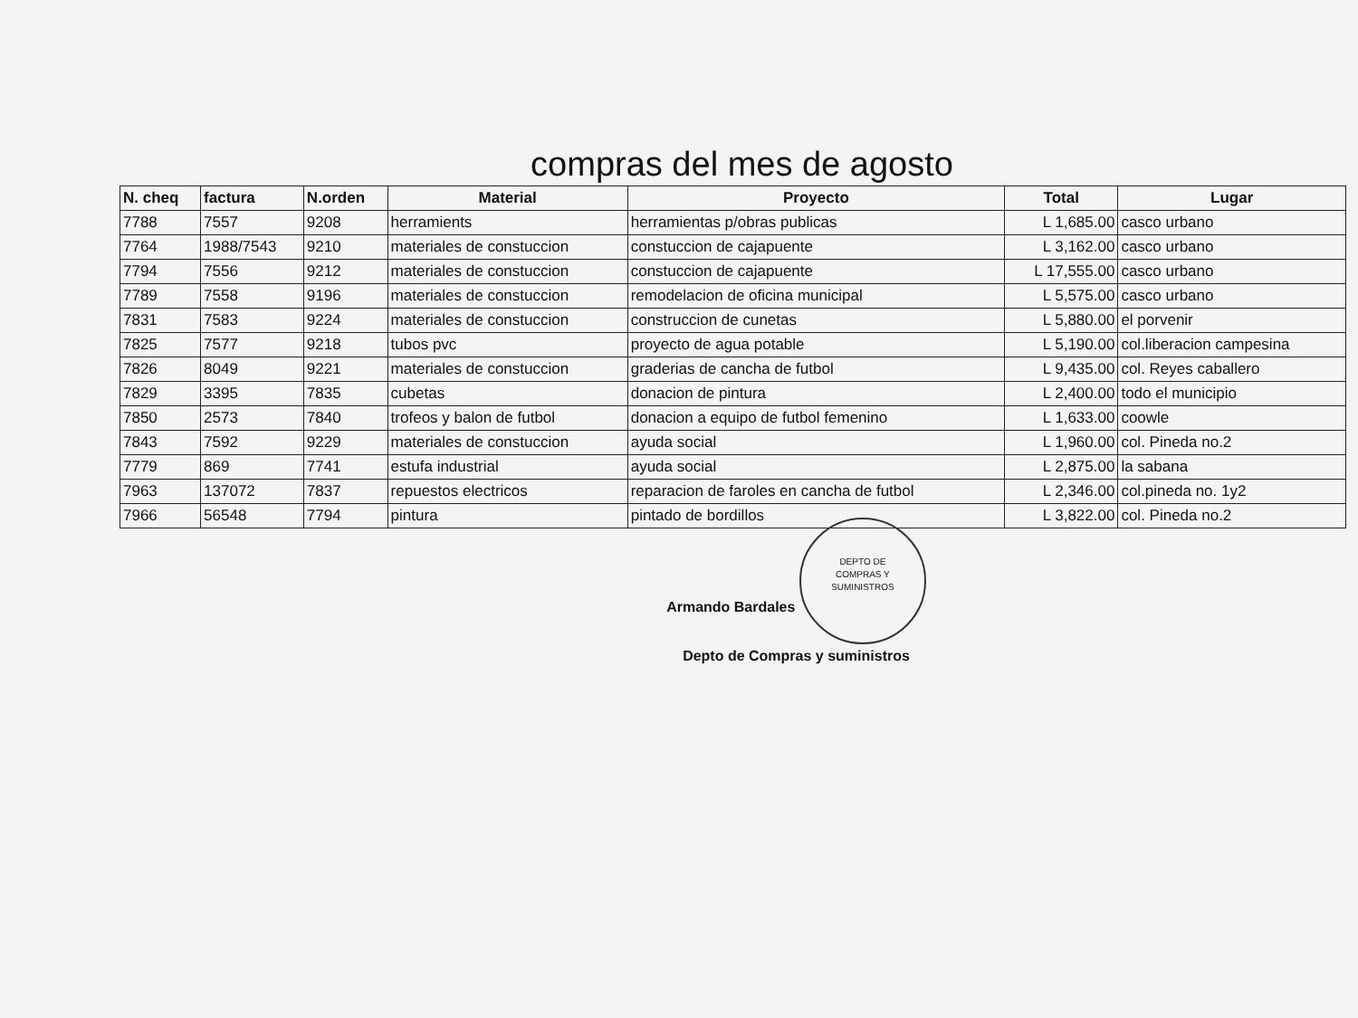compras del mes de agosto
| N. cheq | factura | N.orden | Material | Proyecto | Total | Lugar |
| --- | --- | --- | --- | --- | --- | --- |
| 7788 | 7557 | 9208 | herramients | herramientas p/obras publicas | L 1,685.00 | casco urbano |
| 7764 | 1988/7543 | 9210 | materiales de constuccion | constuccion de cajapuente | L 3,162.00 | casco urbano |
| 7794 | 7556 | 9212 | materiales de constuccion | constuccion de cajapuente | L 17,555.00 | casco urbano |
| 7789 | 7558 | 9196 | materiales de constuccion | remodelacion de oficina municipal | L 5,575.00 | casco urbano |
| 7831 | 7583 | 9224 | materiales de constuccion | construccion de cunetas | L 5,880.00 | el porvenir |
| 7825 | 7577 | 9218 | tubos pvc | proyecto de agua potable | L 5,190.00 | col.liberacion campesina |
| 7826 | 8049 | 9221 | materiales de constuccion | graderias de cancha de futbol | L 9,435.00 | col. Reyes caballero |
| 7829 | 3395 | 7835 | cubetas | donacion de pintura | L 2,400.00 | todo el municipio |
| 7850 | 2573 | 7840 | trofeos y balon de futbol | donacion a equipo de futbol femenino | L 1,633.00 | coowle |
| 7843 | 7592 | 9229 | materiales de constuccion | ayuda social | L 1,960.00 | col. Pineda no.2 |
| 7779 | 869 | 7741 | estufa industrial | ayuda social | L 2,875.00 | la sabana |
| 7963 | 137072 | 7837 | repuestos electricos | reparacion de faroles en cancha de futbol | L 2,346.00 | col.pineda no. 1y2 |
| 7966 | 56548 | 7794 | pintura | pintado de bordillos | L 3,822.00 | col. Pineda no.2 |
Armando Bardales DEPTO DE
COMPRAS Y
SUMINISTROS
Depto de Compras y suministros